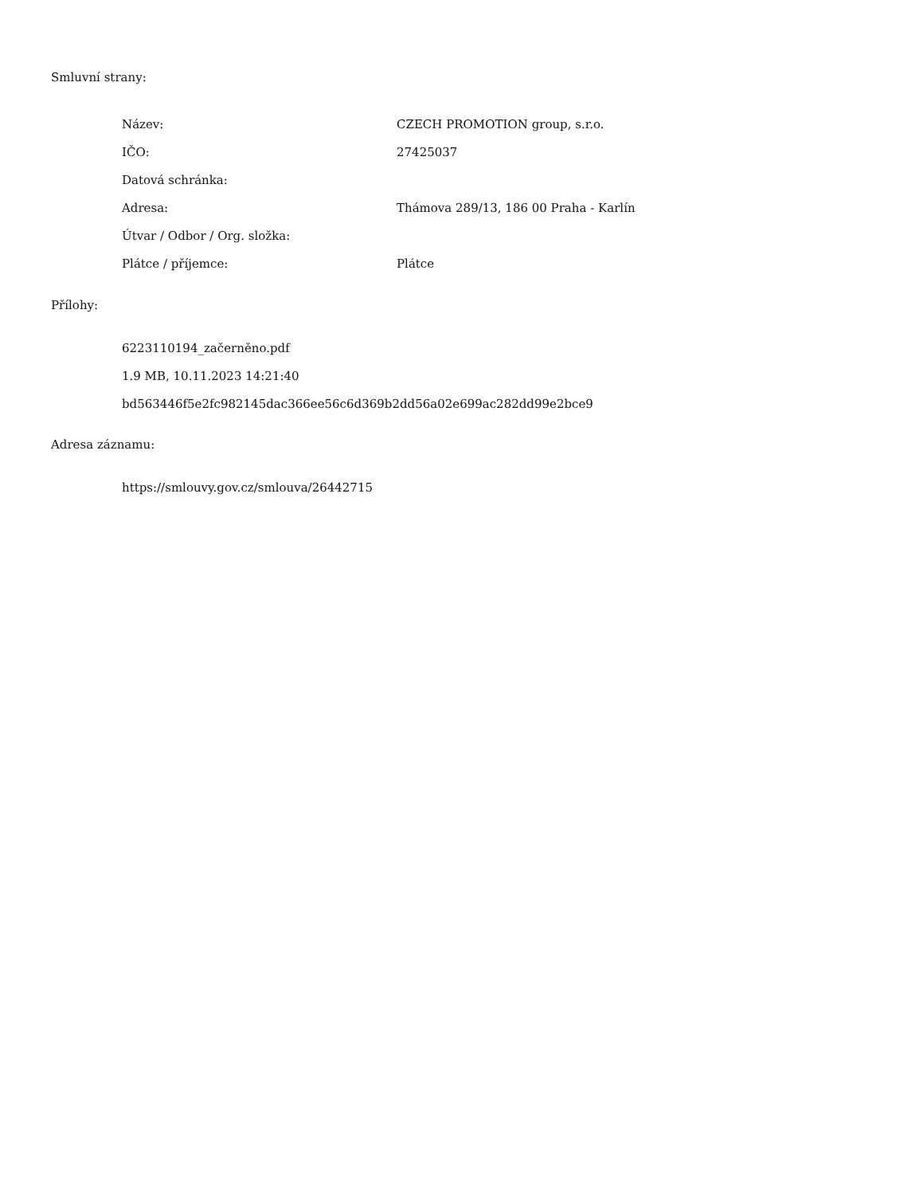Smluvní strany:
| Název: | CZECH PROMOTION group, s.r.o. |
| IČO: | 27425037 |
| Datová schránka: | |
| Adresa: | Thámova 289/13, 186 00 Praha - Karlín |
| Útvar / Odbor / Org. složka: | |
| Plátce / příjemce: | Plátce |
Přílohy:
6223110194_začerněno.pdf
1.9 MB, 10.11.2023 14:21:40
bd563446f5e2fc982145dac366ee56c6d369b2dd56a02e699ac282dd99e2bce9
Adresa záznamu:
https://smlouvy.gov.cz/smlouva/26442715